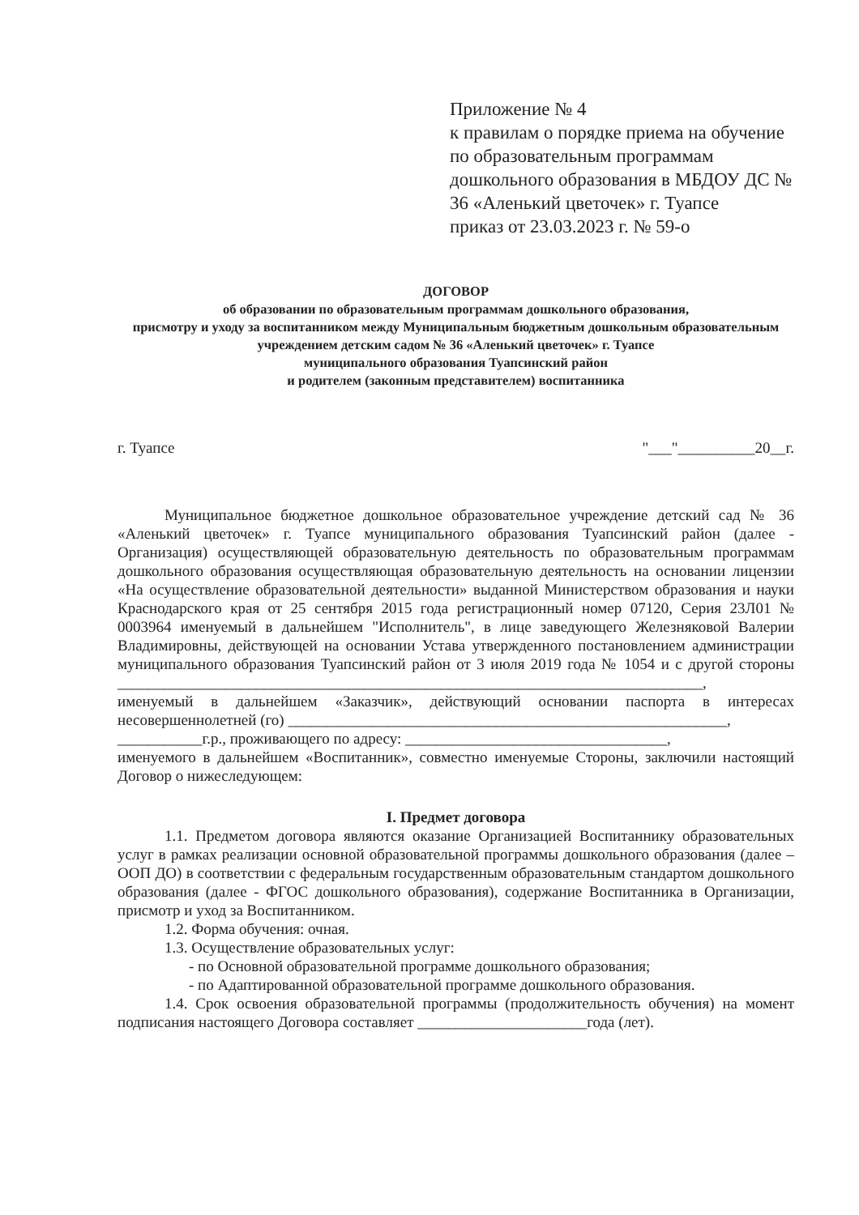Приложение № 4
к правилам о порядке приема на обучение по образовательным программам дошкольного образования в МБДОУ ДС № 36 «Аленький цветочек» г. Туапсе
приказ от 23.03.2023 г. № 59-о
ДОГОВОР
об образовании по образовательным программам дошкольного образования,
присмотру и уходу за воспитанником между Муниципальным бюджетным дошкольным образовательным учреждением детским садом № 36 «Аленький цветочек» г. Туапсе
муниципального образования Туапсинский район
и родителем (законным представителем) воспитанника
г. Туапсе "___"__________20__г.
Муниципальное бюджетное дошкольное образовательное учреждение детский сад № 36 «Аленький цветочек» г. Туапсе муниципального образования Туапсинский район (далее - Организация) осуществляющей образовательную деятельность по образовательным программам дошкольного образования осуществляющая образовательную деятельность на основании лицензии «На осуществление образовательной деятельности» выданной Министерством образования и науки Краснодарского края от 25 сентября 2015 года регистрационный номер 07120, Серия 23Л01 № 0003964 именуемый в дальнейшем "Исполнитель", в лице заведующего Железняковой Валерии Владимировны, действующей на основании Устава утвержденного постановлением администрации муниципального образования Туапсинский район от 3 июля 2019 года № 1054 и с другой стороны ____________________________________________________________________________,
именуемый в дальнейшем «Заказчик», действующий основании паспорта в интересах несовершеннолетней (го) _________________________________________________________,
___________г.р., проживающего по адресу: __________________________________,
именуемого в дальнейшем «Воспитанник», совместно именуемые Стороны, заключили настоящий Договор о нижеследующем:
I. Предмет договора
1.1. Предметом договора являются оказание Организацией Воспитаннику образовательных услуг в рамках реализации основной образовательной программы дошкольного образования (далее – ООП ДО) в соответствии с федеральным государственным образовательным стандартом дошкольного образования (далее - ФГОС дошкольного образования), содержание Воспитанника в Организации, присмотр и уход за Воспитанником.
1.2. Форма обучения: очная.
1.3. Осуществление образовательных услуг:
- по Основной образовательной программе дошкольного образования;
- по Адаптированной образовательной программе дошкольного образования.
1.4. Срок освоения образовательной программы (продолжительность обучения) на момент подписания настоящего Договора составляет ______________________года (лет).